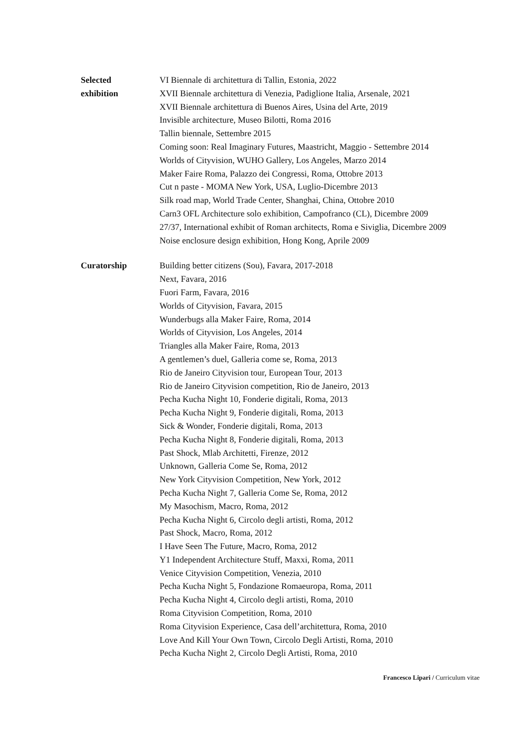Selected
exhibition
VI Biennale di architettura di Tallin, Estonia, 2022
XVII Biennale architettura di Venezia, Padiglione Italia, Arsenale, 2021
XVII Biennale architettura di Buenos Aires, Usina del Arte, 2019
Invisible architecture, Museo Bilotti, Roma 2016
Tallin biennale, Settembre 2015
Coming soon: Real Imaginary Futures, Maastricht, Maggio - Settembre 2014
Worlds of Cityvision, WUHO Gallery, Los Angeles, Marzo 2014
Maker Faire Roma, Palazzo dei Congressi, Roma, Ottobre 2013
Cut n paste - MOMA New York, USA, Luglio-Dicembre 2013
Silk road map, World Trade Center, Shanghai, China, Ottobre 2010
Carn3 OFL Architecture solo exhibition, Campofranco (CL), Dicembre 2009
27/37, International exhibit of Roman architects, Roma e Siviglia, Dicembre 2009
Noise enclosure design exhibition, Hong Kong, Aprile 2009
Curatorship Building better citizens (Sou), Favara, 2017-2018
Next, Favara, 2016
Fuori Farm, Favara, 2016
Worlds of Cityvision, Favara, 2015
Wunderbugs alla Maker Faire, Roma, 2014
Worlds of Cityvision, Los Angeles, 2014
Triangles alla Maker Faire, Roma, 2013
A gentlemen’s duel, Galleria come se, Roma, 2013
Rio de Janeiro Cityvision tour, European Tour, 2013
Rio de Janeiro Cityvision competition, Rio de Janeiro, 2013
Pecha Kucha Night 10, Fonderie digitali, Roma, 2013
Pecha Kucha Night 9, Fonderie digitali, Roma, 2013
Sick & Wonder, Fonderie digitali, Roma, 2013
Pecha Kucha Night 8, Fonderie digitali, Roma, 2013
Past Shock, Mlab Architetti, Firenze, 2012
Unknown, Galleria Come Se, Roma, 2012
New York Cityvision Competition, New York, 2012
Pecha Kucha Night 7, Galleria Come Se, Roma, 2012
My Masochism, Macro, Roma, 2012
Pecha Kucha Night 6, Circolo degli artisti, Roma, 2012
Past Shock, Macro, Roma, 2012
I Have Seen The Future, Macro, Roma, 2012
Y1 Independent Architecture Stuff, Maxxi, Roma, 2011
Venice Cityvision Competition, Venezia, 2010
Pecha Kucha Night 5, Fondazione Romaeuropa, Roma, 2011
Pecha Kucha Night 4, Circolo degli artisti, Roma, 2010
Roma Cityvision Competition, Roma, 2010
Roma Cityvision Experience, Casa dell’architettura, Roma, 2010
Love And Kill Your Own Town, Circolo Degli Artisti, Roma, 2010
Pecha Kucha Night 2, Circolo Degli Artisti, Roma, 2010
Francesco Lipari / Curriculum vitae